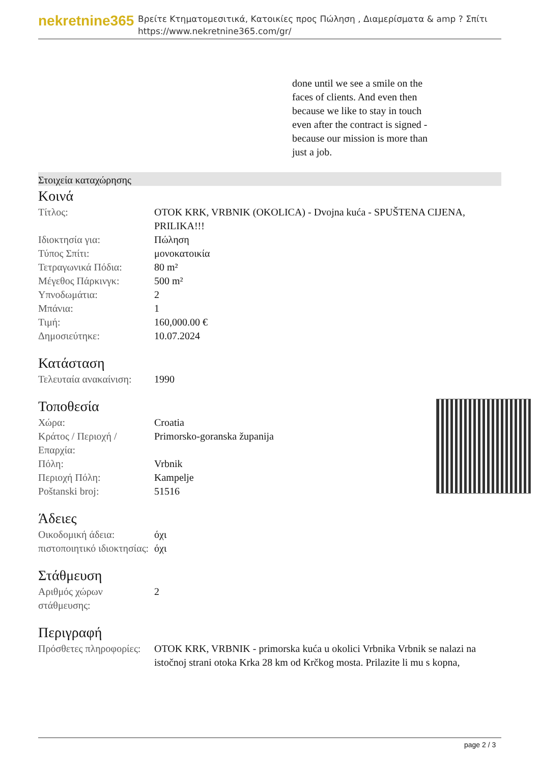nekretnine365
Βρείτε Κτηματομεσιτικά, Κατοικίες προς Πώληση , Διαμερίσματα & amp ? Σπίτι
https://www.nekretnine365.com/gr/
done until we see a smile on the faces of clients. And even then because we like to stay in touch even after the contract is signed - because our mission is more than just a job.
Στοιχεία καταχώρησης
Κοινά
| Τίτλος: | OTOK KRK, VRBNIK (OKOLICA) - Dvojna kuća - SPUŠTENA CIJENA, PRILIKA!!! |
| Ιδιοκτησία για: | Πώληση |
| Τύπος Σπίτι: | μονοκατοικία |
| Τετραγωνικά Πόδια: | 80 m² |
| Μέγεθος Πάρκινγκ: | 500 m² |
| Υπνοδωμάτια: | 2 |
| Μπάνια: | 1 |
| Τιμή: | 160,000.00 € |
| Δημοσιεύτηκε: | 10.07.2024 |
Κατάσταση
| Τελευταία ανακαίνιση: | 1990 |
Τοποθεσία
| Χώρα: | Croatia |
| Κράτος / Περιοχή / Επαρχία: | Primorsko-goranska županija |
| Πόλη: | Vrbnik |
| Περιοχή Πόλη: | Kampelje |
| Poštanski broj: | 51516 |
Άδειες
| Οικοδομική άδεια: | όχι |
| πιστοποιητικό ιδιοκτησίας: | όχι |
Στάθμευση
| Αριθμός χώρων στάθμευσης: | 2 |
Περιγραφή
| Πρόσθετες πληροφορίες: | OTOK KRK, VRBNIK - primorska kuća u okolici Vrbnika Vrbnik se nalazi na istočnoj strani otoka Krka 28 km od Krčkog mosta. Prilazite li mu s kopna, |
page 2 / 3